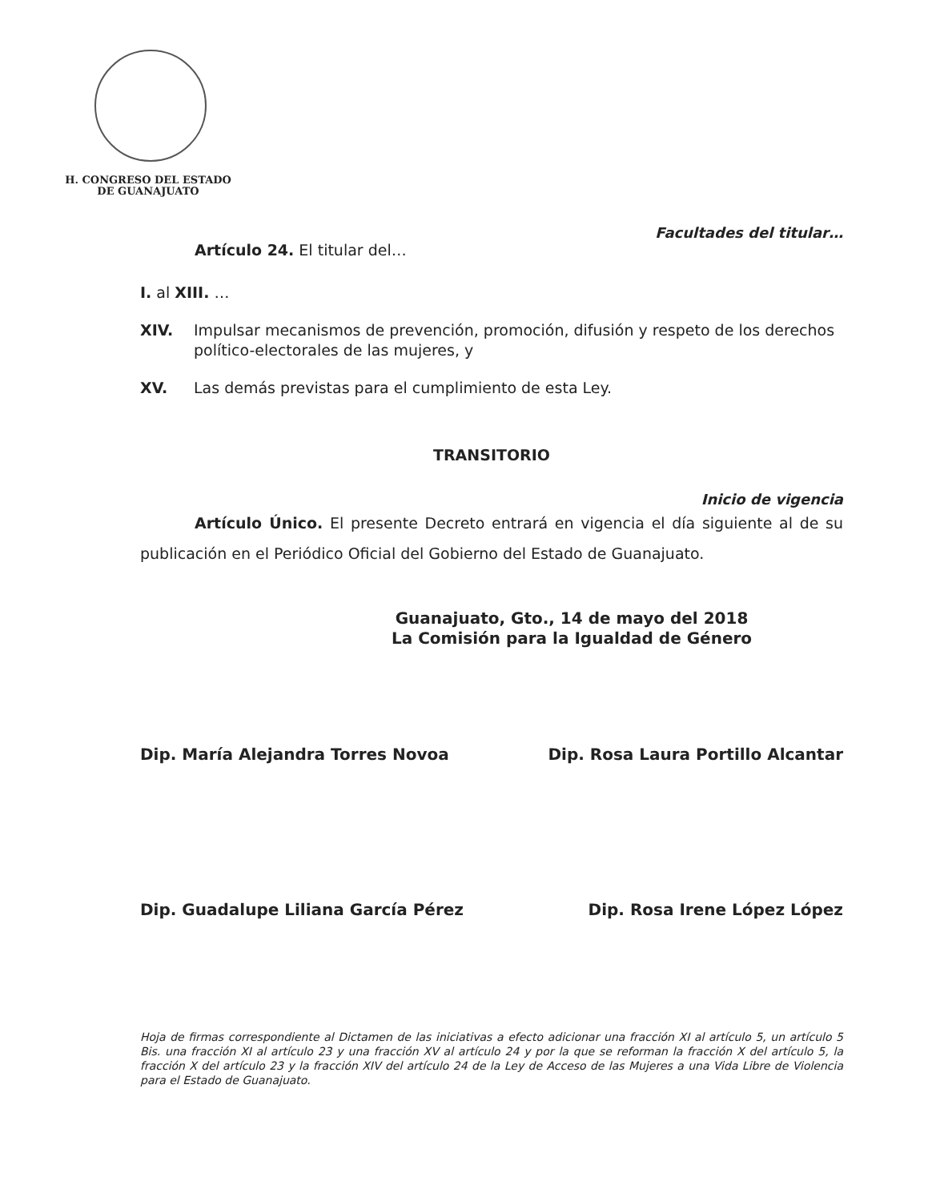H. CONGRESO DEL ESTADO
DE GUANAJUATO
Facultades del titular…
Artículo 24. El titular del…
I. al XIII. …
XIV. Impulsar mecanismos de prevención, promoción, difusión y respeto de los derechos político-electorales de las mujeres, y
XV. Las demás previstas para el cumplimiento de esta Ley.
TRANSITORIO
Inicio de vigencia
Artículo Único. El presente Decreto entrará en vigencia el día siguiente al de su publicación en el Periódico Oficial del Gobierno del Estado de Guanajuato.
Guanajuato, Gto., 14 de mayo del 2018
La Comisión para la Igualdad de Género
Dip. María Alejandra Torres Novoa Dip. Rosa Laura Portillo Alcantar
Dip. Guadalupe Liliana García Pérez Dip. Rosa Irene López López
Hoja de firmas correspondiente al Dictamen de las iniciativas a efecto adicionar una fracción XI al artículo 5, un artículo 5 Bis. una fracción XI al artículo 23 y una fracción XV al artículo 24 y por la que se reforman la fracción X del artículo 5, la fracción X del artículo 23 y la fracción XIV del artículo 24 de la Ley de Acceso de las Mujeres a una Vida Libre de Violencia para el Estado de Guanajuato.